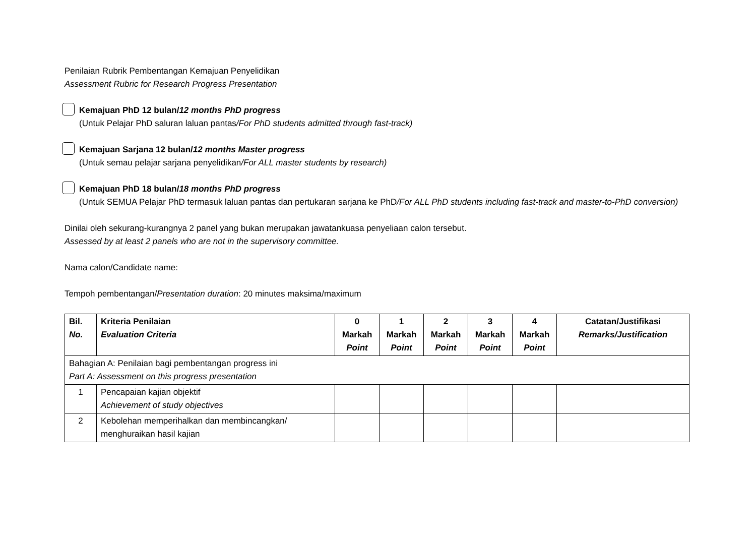Penilaian Rubrik Pembentangan Kemajuan Penyelidikan
Assessment Rubric for Research Progress Presentation
Kemajuan PhD 12 bulan/12 months PhD progress
(Untuk Pelajar PhD saluran laluan pantas/For PhD students admitted through fast-track)
Kemajuan Sarjana 12 bulan/12 months Master progress
(Untuk semau pelajar sarjana penyelidikan/For ALL master students by research)
Kemajuan PhD 18 bulan/18 months PhD progress
(Untuk SEMUA Pelajar PhD termasuk laluan pantas dan pertukaran sarjana ke PhD/For ALL PhD students including fast-track and master-to-PhD conversion)
Dinilai oleh sekurang-kurangnya 2 panel yang bukan merupakan jawatankuasa penyeliaan calon tersebut.
Assessed by at least 2 panels who are not in the supervisory committee.
Nama calon/Candidate name:
Tempoh pembentangan/Presentation duration: 20 minutes maksima/maximum
| Bil. No. | Kriteria Penilaian Evaluation Criteria | 0 Markah Point | 1 Markah Point | 2 Markah Point | 3 Markah Point | 4 Markah Point | Catatan/Justifikasi Remarks/Justification |
| --- | --- | --- | --- | --- | --- | --- | --- |
| Bahagian A: Penilaian bagi pembentangan progress ini Part A: Assessment on this progress presentation | | | | | | | |
| 1 | Pencapaian kajian objektif Achievement of study objectives | | | | | | |
| 2 | Kebolehan memperihalkan dan membincangkan/ menghuraikan hasil kajian | | | | | | |